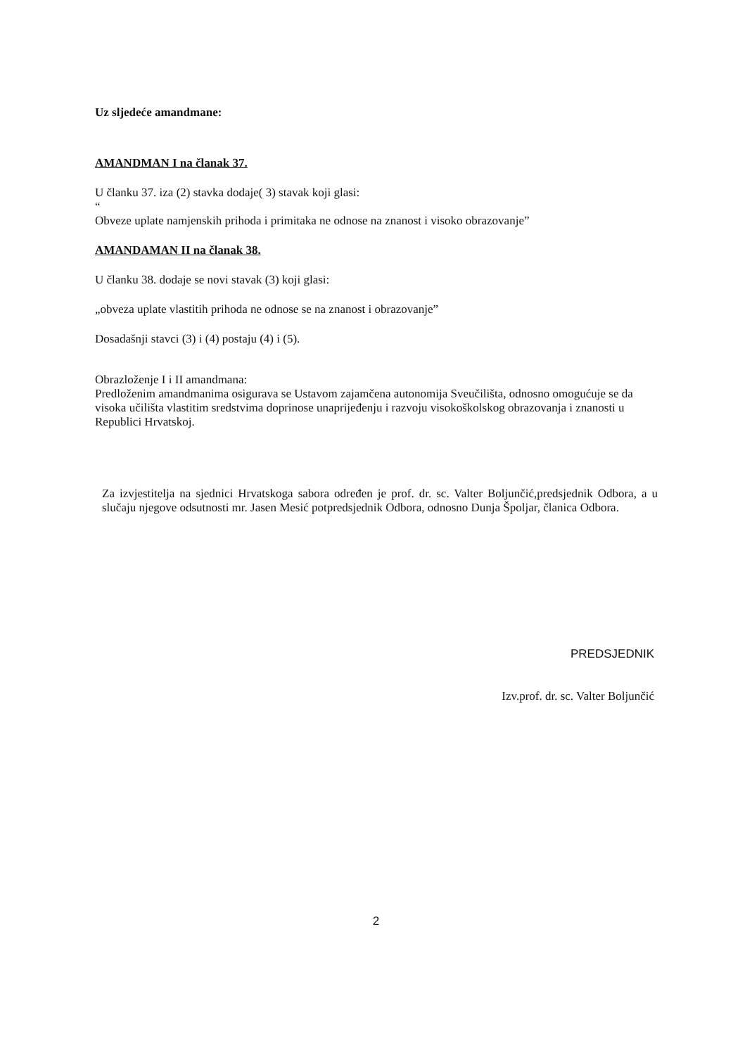Uz sljedeće amandmane:
AMANDMAN I na članak 37.
U članku 37. iza (2) stavka dodaje( 3) stavak koji glasi:
“
Obveze uplate namjenskih prihoda i primitaka ne odnose na znanost i visoko obrazovanje”
AMANDAMAN II na članak 38.
U članku 38. dodaje se novi stavak (3) koji glasi:
„obveza uplate vlastitih prihoda ne odnose se na znanost i obrazovanje”
Dosadašnji stavci (3) i (4) postaju (4) i (5).
Obrazloženje I i II amandmana:
Predloženim amandmanima osigurava se Ustavom zajamčena autonomija Sveučilišta, odnosno omogućuje se da visoka učilišta vlastitim sredstvima doprinose unaprijeđenju i razvoju visokoškolskog obrazovanja i znanosti u Republici Hrvatskoj.
Za izvjestitelja na sjednici Hrvatskoga sabora određen je prof. dr. sc. Valter Boljunčić,predsjednik Odbora, a u slučaju njegove odsutnosti mr. Jasen Mesić potpredsjednik Odbora, odnosno Dunja Špoljar, članica Odbora.
PREDSJEDNIK
Izv.prof. dr. sc. Valter Boljunčić
2